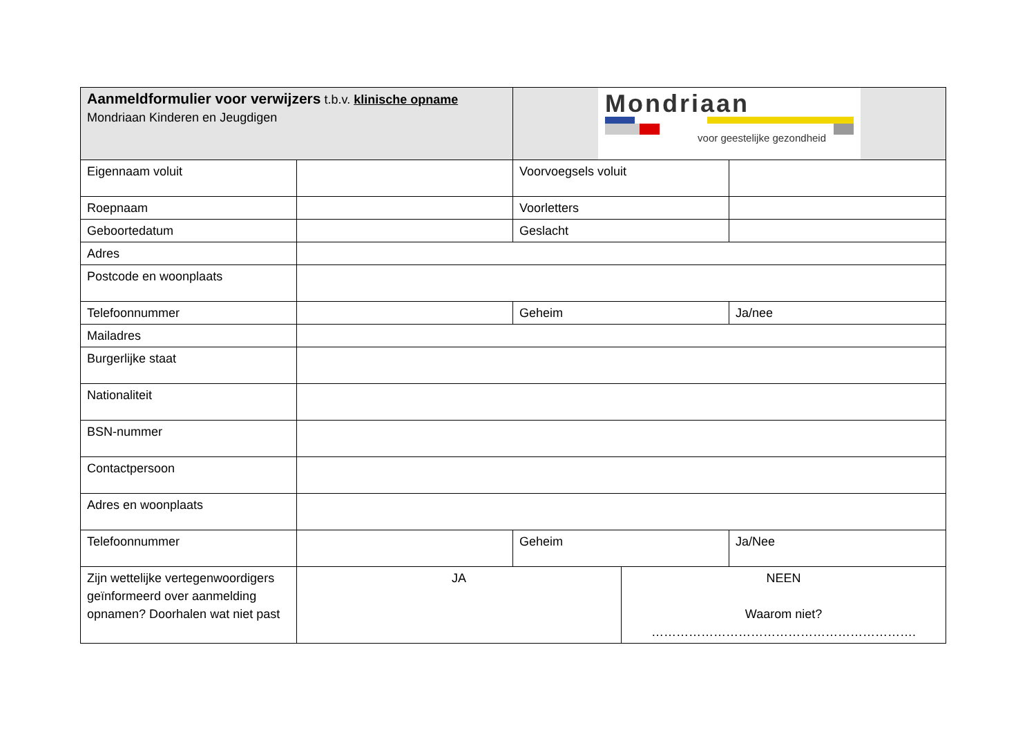| Aanmeldformulier voor verwijzers t.b.v. klinische opname Mondriaan Kinderen en Jeugdigen | | Mondriaan voor geestelijke gezondheid | | |
| Eigennaam voluit | | Voorvoegsels voluit | | |
| Roepnaam | | Voorletters | | |
| Geboortedatum | | Geslacht | | |
| Adres | | | | |
| Postcode en woonplaats | | | | |
| Telefoonnummer | | Geheim | | Ja/nee |
| Mailadres | | | | |
| Burgerlijke staat | | | | |
| Nationaliteit | | | | |
| BSN-nummer | | | | |
| Contactpersoon | | | | |
| Adres en woonplaats | | | | |
| Telefoonnummer | | Geheim | | Ja/Nee |
| Zijn wettelijke vertegenwoordigers geïnformeerd over aanmelding opnamen? Doorhalen wat niet past | JA | | NEEN Waarom niet? ………………………………………………………. | |